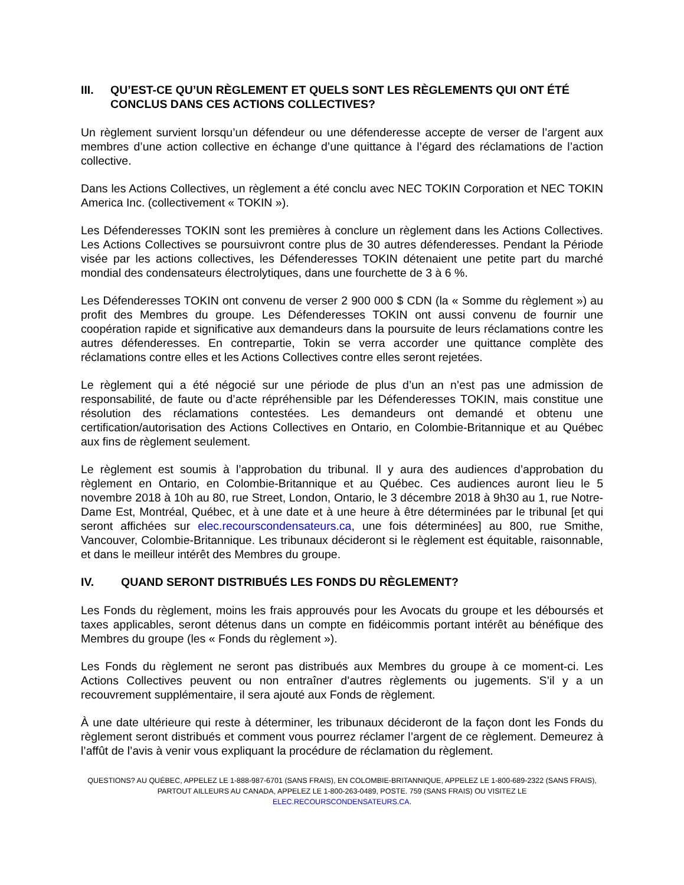III. QU’EST-CE QU’UN RÈGLEMENT ET QUELS SONT LES RÈGLEMENTS QUI ONT ÉTÉ CONCLUS DANS CES ACTIONS COLLECTIVES?
Un règlement survient lorsqu’un défendeur ou une défenderesse accepte de verser de l’argent aux membres d’une action collective en échange d’une quittance à l’égard des réclamations de l’action collective.
Dans les Actions Collectives, un règlement a été conclu avec NEC TOKIN Corporation et NEC TOKIN America Inc. (collectivement « TOKIN »).
Les Défenderesses TOKIN sont les premières à conclure un règlement dans les Actions Collectives. Les Actions Collectives se poursuivront contre plus de 30 autres défenderesses. Pendant la Période visée par les actions collectives, les Défenderesses TOKIN détenaient une petite part du marché mondial des condensateurs électrolytiques, dans une fourchette de 3 à 6 %.
Les Défenderesses TOKIN ont convenu de verser 2 900 000 $ CDN (la « Somme du règlement ») au profit des Membres du groupe. Les Défenderesses TOKIN ont aussi convenu de fournir une coopération rapide et significative aux demandeurs dans la poursuite de leurs réclamations contre les autres défenderesses. En contrepartie, Tokin se verra accorder une quittance complète des réclamations contre elles et les Actions Collectives contre elles seront rejetées.
Le règlement qui a été négocié sur une période de plus d’un an n’est pas une admission de responsabilité, de faute ou d’acte répréhensible par les Défenderesses TOKIN, mais constitue une résolution des réclamations contestées. Les demandeurs ont demandé et obtenu une certification/autorisation des Actions Collectives en Ontario, en Colombie-Britannique et au Québec aux fins de règlement seulement.
Le règlement est soumis à l’approbation du tribunal. Il y aura des audiences d’approbation du règlement en Ontario, en Colombie-Britannique et au Québec. Ces audiences auront lieu le 5 novembre 2018 à 10h au 80, rue Street, London, Ontario, le 3 décembre 2018 à 9h30 au 1, rue Notre-Dame Est, Montréal, Québec, et à une date et à une heure à être déterminées par le tribunal [et qui seront affichées sur elec.recourscondensateurs.ca, une fois déterminées] au 800, rue Smithe, Vancouver, Colombie-Britannique. Les tribunaux décideront si le règlement est équitable, raisonnable, et dans le meilleur intérêt des Membres du groupe.
IV. QUAND SERONT DISTRIBUÉS LES FONDS DU RÈGLEMENT?
Les Fonds du règlement, moins les frais approuvés pour les Avocats du groupe et les déboursés et taxes applicables, seront détenus dans un compte en fidéicommis portant intérêt au bénéfique des Membres du groupe (les « Fonds du règlement »).
Les Fonds du règlement ne seront pas distribués aux Membres du groupe à ce moment-ci. Les Actions Collectives peuvent ou non entraîner d’autres règlements ou jugements. S’il y a un recouvrement supplémentaire, il sera ajouté aux Fonds de règlement.
À une date ultérieure qui reste à déterminer, les tribunaux décideront de la façon dont les Fonds du règlement seront distribués et comment vous pourrez réclamer l’argent de ce règlement. Demeurez à l’affût de l’avis à venir vous expliquant la procédure de réclamation du règlement.
QUESTIONS? AU QUÉBEC, APPELEZ LE 1-888-987-6701 (SANS FRAIS), EN COLOMBIE-BRITANNIQUE, APPELEZ LE 1-800-689-2322 (SANS FRAIS),
PARTOUT AILLEURS AU CANADA, APPELEZ LE 1-800-263-0489, POSTE. 759 (SANS FRAIS) OU VISITEZ LE
ELEC.RECOURSCONDENSATEURS.CA.